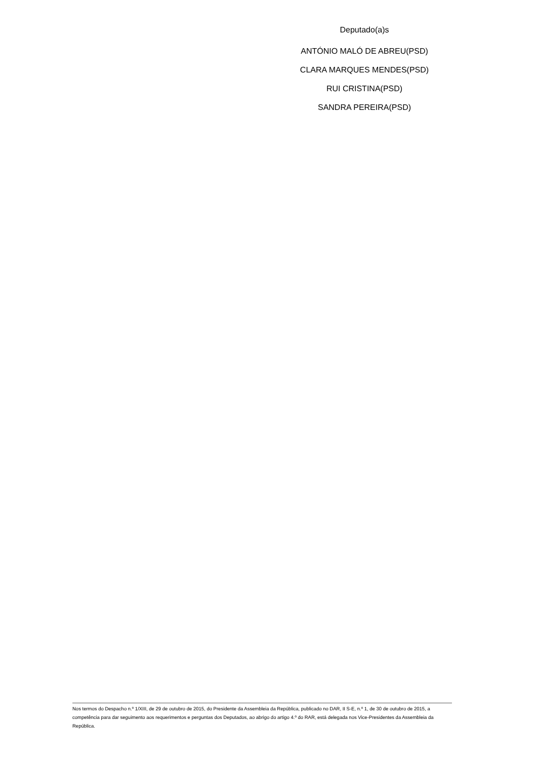Deputado(a)s
ANTÓNIO MALÓ DE ABREU(PSD)
CLARA MARQUES MENDES(PSD)
RUI CRISTINA(PSD)
SANDRA PEREIRA(PSD)
Nos termos do Despacho n.º 1/XIII, de 29 de outubro de 2015, do Presidente da Assembleia da República, publicado no DAR, II S-E, n.º 1, de 30 de outubro de 2015, a competência para dar seguimento aos requerimentos e perguntas dos Deputados, ao abrigo do artigo 4.º do RAR, está delegada nos Vice-Presidentes da Assembleia da República.